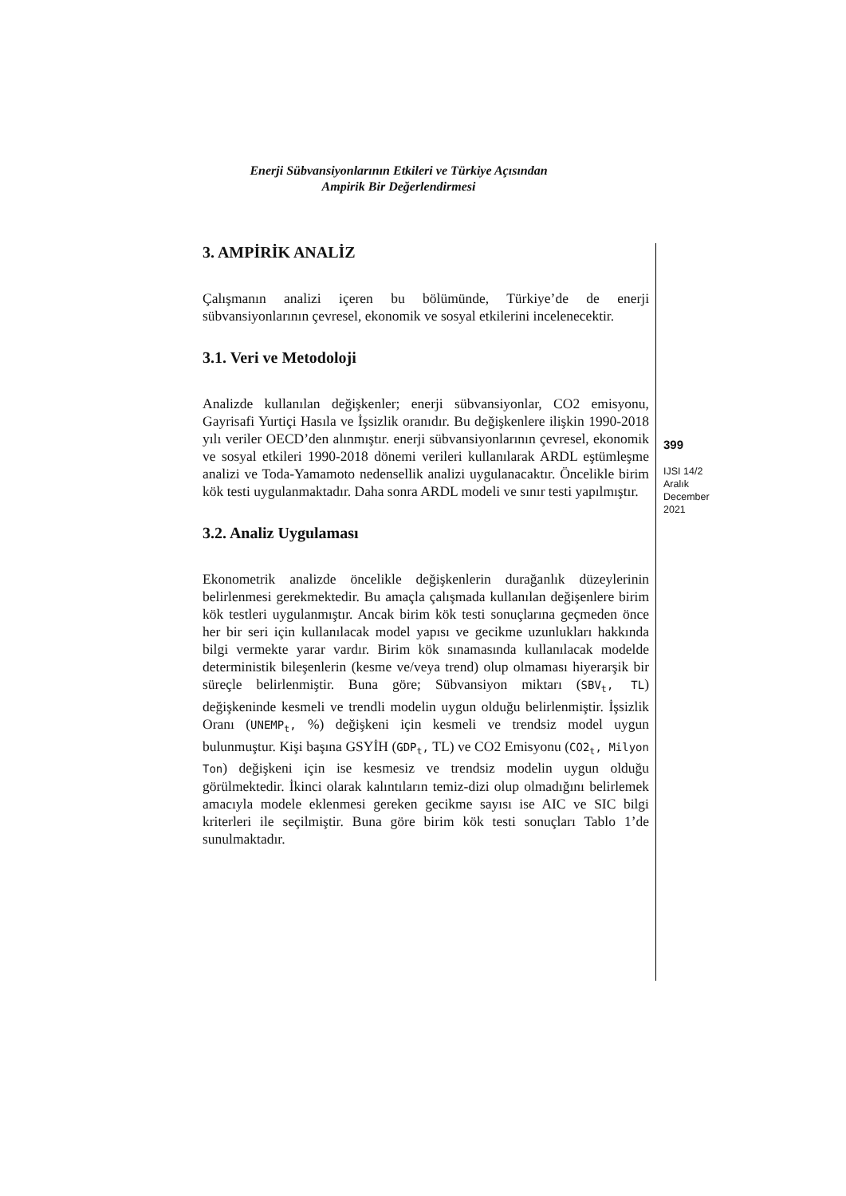Enerji Sübvansiyonlarının Etkileri ve Türkiye Açısından
Ampirik Bir Değerlendirmesi
3. AMPİRİK ANALİZ
Çalışmanın analizi içeren bu bölümünde, Türkiye’de de enerji sübvansiyonlarının çevresel, ekonomik ve sosyal etkilerini incelenecektir.
3.1. Veri ve Metodoloji
Analizde kullanılan değişkenler; enerji sübvansiyonlar, CO2 emisyonu, Gayrisafi Yurtiçi Hasıla ve İşsizlik oranıdır. Bu değişkenlere ilişkin 1990-2018 yılı veriler OECD’den alınmıştır. enerji sübvansiyonlarının çevresel, ekonomik ve sosyal etkileri 1990-2018 dönemi verileri kullanılarak ARDL eştümleşme analizi ve Toda-Yamamoto nedensellik analizi uygulanacaktır. Öncelikle birim kök testi uygulanmaktadır. Daha sonra ARDL modeli ve sınır testi yapılmıştır.
3.2. Analiz Uygulaması
Ekonometrik analizde öncelikle değişkenlerin durağanlık düzeylerinin belirlenmesi gerekmektedir. Bu amaçla çalışmada kullanılan değişenlere birim kök testleri uygulanmıştır. Ancak birim kök testi sonuçlarına geçmeden önce her bir seri için kullanılacak model yapısı ve gecikme uzunlukları hakkında bilgi vermekte yarar vardır. Birim kök sınamasında kullanılacak modelde deterministik bileşenlerin (kesme ve/veya trend) olup olmaması hiyerarşik bir süreçle belirlenmiştir. Buna göre; Sübvansiyon miktarı (SBV<sub>t</sub>, TL) değişkeninde kesmeli ve trendli modelin uygun olduğu belirlenmiştir. İşsizlik Oranı (UNEMP<sub>t</sub>, %) değişkeni için kesmeli ve trendsiz model uygun bulunmuştur. Kişi başına GSYİH (GDP<sub>t</sub>, TL) ve CO2 Emisyonu (CO2<sub>t</sub>, Milyon Ton) değişkeni için ise kesmesiz ve trendsiz modelin uygun olduğu görülmektedir. İkinci olarak kalıntıların temiz-dizi olup olmadığını belirlemek amacıyla modele eklenmesi gereken gecikme sayısı ise AIC ve SIC bilgi kriterleri ile seçilmiştir. Buna göre birim kök testi sonuçları Tablo 1’de sunulmaktadır.
399
IJSI 14/2
Aralık
December
2021